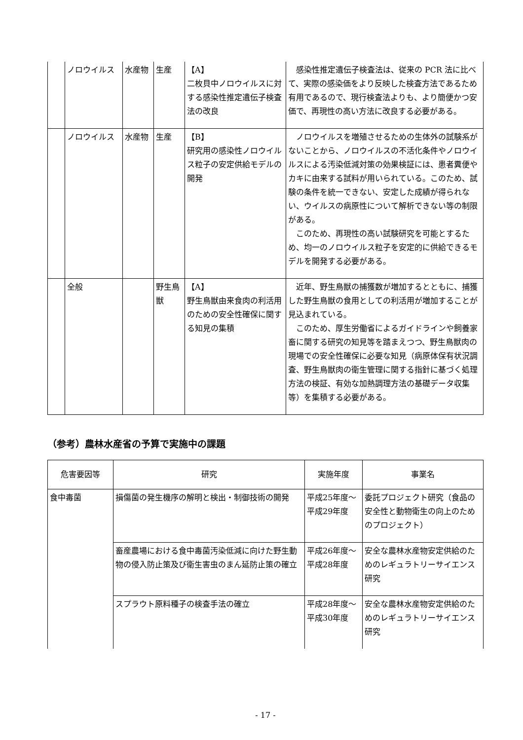| | ノロウイルス | 水産物 | 生産 | 【A】 二枚貝中ノロウイルスに対する感染性推定遺伝子検査法の改良 | 感染性推定遺伝子検査法は、従来の PCR 法に比べて、実際の感染価をより反映した検査方法であるため有用であるので、現行検査法よりも、より簡便かつ安価で、再現性の高い方法に改良する必要がある。 |
| | ノロウイルス | 水産物 | 生産 | 【B】 研究用の感染性ノロウイルス粒子の安定供給モデルの開発 | ノロウイルスを増殖させるための生体外の試験系がないことから、ノロウイルスの不活化条件やノロウイルスによる汚染低減対策の効果検証には、患者糞便やカキに由来する試料が用いられている。このため、試験の条件を統一できない、安定した成績が得られない、ウイルスの病原性について解析できない等の制限がある。 このため、再現性の高い試験研究を可能とするため、均一のノロウイルス粒子を安定的に供給できるモデルを開発する必要がある。 |
| | 全般 | | 野生鳥獣 | 【A】 野生鳥獣由来食肉の利活用のための安全性確保に関する知見の集積 | 近年、野生鳥獣の捕獲数が増加するとともに、捕獲した野生鳥獣の食用としての利活用が増加することが見込まれている。 このため、厚生労働省によるガイドラインや飼養家畜に関する研究の知見等を踏まえつつ、野生鳥獣肉の現場での安全性確保に必要な知見（病原体保有状況調査、野生鳥獣肉の衛生管理に関する指針に基づく処理方法の検証、有効な加熱調理方法の基礎データ収集等）を集積する必要がある。 |
（参考）農林水産省の予算で実施中の課題
| 危害要因等 | 研究 | 実施年度 | 事業名 |
| --- | --- | --- | --- |
| 食中毒菌 | 損傷菌の発生機序の解明と検出・制御技術の開発 | 平成25年度～平成29年度 | 委託プロジェクト研究（食品の安全性と動物衛生の向上のためのプロジェクト） |
| | 畜産農場における食中毒菌汚染低減に向けた野生動物の侵入防止策及び衛生害虫のまん延防止策の確立 | 平成26年度～平成28年度 | 安全な農林水産物安定供給のためのレギュラトリーサイエンス研究 |
| | スプラウト原料種子の検査手法の確立 | 平成28年度～平成30年度 | 安全な農林水産物安定供給のためのレギュラトリーサイエンス研究 |
- 17 -